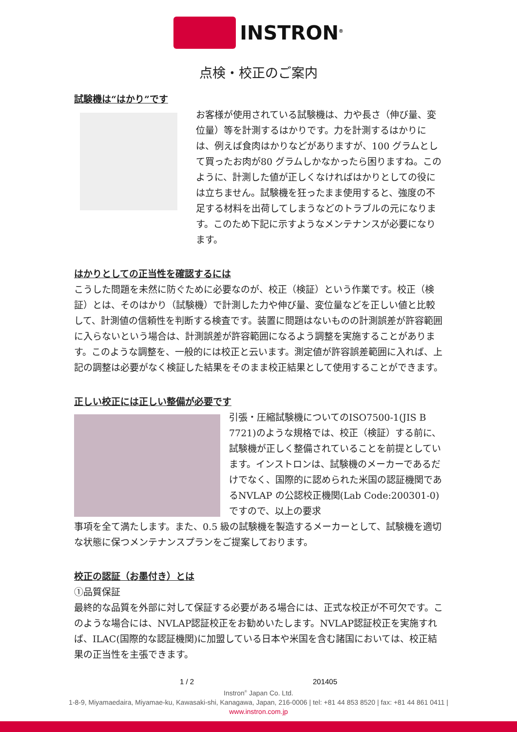INSTRON<sup>®</sup>
点検・校正のご案内
試験機は“はかり”です
お客様が使用されている試験機は、力や長さ（伸び量、変位量）等を計測するはかりです。力を計測するはかりには、例えば食肉はかりなどがありますが、100 グラムとして買ったお肉が80 グラムしかなかったら困りますね。このように、計測した値が正しくなければはかりとしての役には立ちません。試験機を狂ったまま使用すると、強度の不足する材料を出荷してしまうなどのトラブルの元になります。このため下記に示すようなメンテナンスが必要になります。
はかりとしての正当性を確認するには
こうした問題を未然に防ぐために必要なのが、校正（検証）という作業です。校正（検証）とは、そのはかり（試験機）で計測した力や伸び量、変位量などを正しい値と比較して、計測値の信頼性を判断する検査です。装置に問題はないものの計測誤差が許容範囲に入らないという場合は、計測誤差が許容範囲になるよう調整を実施することがあります。このような調整を、一般的には校正と云います。測定値が許容誤差範囲に入れば、上記の調整は必要がなく検証した結果をそのまま校正結果として使用することができます。
正しい校正には正しい整備が必要です
引張・圧縮試験機についてのISO7500-1(JIS B 7721)のような規格では、校正（検証）する前に、試験機が正しく整備されていることを前提としています。インストロンは、試験機のメーカーであるだけでなく、国際的に認められた米国の認証機関であるNVLAP の公認校正機関(Lab Code:200301-0)ですので、以上の要求
事項を全て満たします。また、0.5 級の試験機を製造するメーカーとして、試験機を適切な状態に保つメンテナンスプランをご提案しております。
校正の認証（お墨付き）とは
①品質保証
最終的な品質を外部に対して保証する必要がある場合には、正式な校正が不可欠です。このような場合には、NVLAP認証校正をお勧めいたします。NVLAP認証校正を実施すれば、ILAC(国際的な認証機関)に加盟している日本や米国を含む諸国においては、校正結果の正当性を主張できます。
1 / 2 201405
Instron<sup>®</sup> Japan Co. Ltd.
1-8-9, Miyamaedaira, Miyamae-ku, Kawasaki-shi, Kanagawa, Japan, 216-0006 | tel: +81 44 853 8520 | fax: +81 44 861 0411 |
www.instron.com.jp